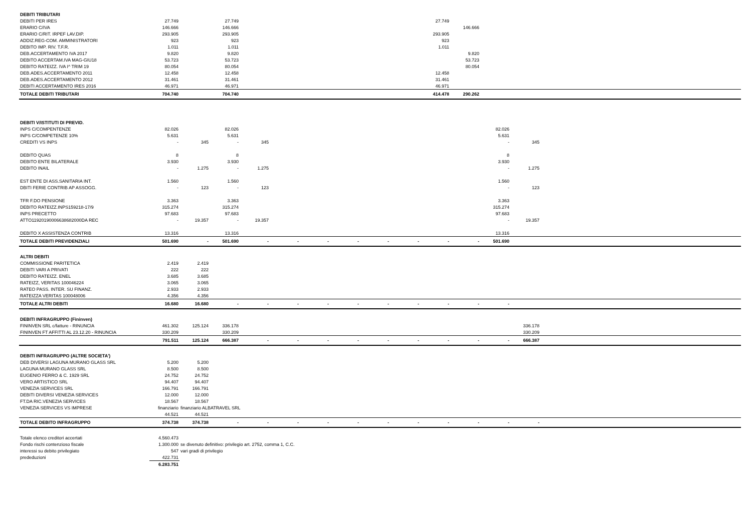| DEBITI TRIBUTARI | | | | | | | | | | | | | | |
| DEBITI PER IRES | 27.749 | | 27.749 | | | | | | | 27.749 | | | | |
| ERARIO C/IVA | 146.666 | | 146.666 | | | | | | | | 146.666 | | | |
| ERARIO C/RIT. IRPEF LAV.DIP. | 293.905 | | 293.905 | | | | | | | 293.905 | | | | |
| ADDIZ.REG-COM. AMMINISTRATORI | 923 | | 923 | | | | | | | 923 | | | | |
| DEBITO IMP. RIV. T.F.R. | 1.011 | | 1.011 | | | | | | | 1.011 | | | | |
| DEB.ACCERTAMENTO IVA 2017 | 9.820 | | 9.820 | | | | | | | | 9.820 | | | |
| DEBITO ACCERTAM.IVA MAG-GIU18 | 53.723 | | 53.723 | | | | | | | | 53.723 | | | |
| DEBITO RATEIZZ. IVA I^ TRIM 19 | 80.054 | | 80.054 | | | | | | | | 80.054 | | | |
| DEB.ADES.ACCERTAMENTO 2011 | 12.458 | | 12.458 | | | | | | | 12.458 | | | | |
| DEB.ADES.ACCERTAMENTO 2012 | 31.461 | | 31.461 | | | | | | | 31.461 | | | | |
| DEBITI ACCERTAMENTO IRES 2016 | 46.971 | | 46.971 | | | | | | | 46.971 | | | | |
| TOTALE DEBITI TRIBUTARI | 704.740 | | 704.740 | | | | | | | 414.478 | 290.262 | | | |
| DEBITI V/ISTITUTI DI PREVID. | | | | | | | | | | | | | | |
| INPS C/COMPENTENZE | 82.026 | | 82.026 | | | | | | | | | 82.026 | | |
| INPS C/COMPETENZE 10% | 5.631 | | 5.631 | | | | | | | | | 5.631 | | |
| CREDITI VS INPS | - | 345 | - | 345 | | | | | | | | - | 345 | |
| DEBITO QUAS | 8 | | 8 | | | | | | | | | 8 | | |
| DEBITO ENTE BILATERALE | 3.930 | | 3.930 | | | | | | | | | 3.930 | | |
| DEBITO INAIL | - | 1.275 | - | 1.275 | | | | | | | | - | 1.275 | |
| EST ENTE DI ASS.SANITARIA INT. | 1.560 | | 1.560 | | | | | | | | | 1.560 | | |
| DBITI FERIE CONTRIB AP ASSOGG. | - | 123 | - | 123 | | | | | | | | - | 123 | |
| TFR F.DO PENSIONE | 3.363 | | 3.363 | | | | | | | | | 3.363 | | |
| DEBITO RATEIZZ.INPS159218-17/9 | 315.274 | | 315.274 | | | | | | | | | 315.274 | | |
| INPS PRECETTO | 97.683 | | 97.683 | | | | | | | | | 97.683 | | |
| ATTO11920190006638682000DA REC | - | 19.357 | - | 19.357 | | | | | | | | - | 19.357 | |
| DEBITO X ASSISTENZA CONTRIB | 13.316 | | 13.316 | | | | | | | | | 13.316 | | |
| TOTALE DEBITI PREVIDENZIALI | 501.690 | - | 501.690 | - | - | - | - | - | - | - | - | 501.690 | | |
| ALTRI DEBITI | | | | | | | | | | | | | | |
| COMMISSIONE PARITETICA | 2.419 | 2.419 | | | | | | | | | | | | |
| DEBITI VARI A PRIVATI | 222 | 222 | | | | | | | | | | | | |
| DEBITO RATEIZZ. ENEL | 3.685 | 3.685 | | | | | | | | | | | | |
| RATEIZZ, VERITAS 100046224 | 3.065 | 3.065 | | | | | | | | | | | | |
| RATEO PASS. INTER. SU FINANZ. | 2.933 | 2.933 | | | | | | | | | | | | |
| RATEIZZA VERITAS 100048006 | 4.356 | 4.356 | | | | | | | | | | | | |
| TOTALE ALTRI DEBITI | 16.680 | 16.680 | - | - | - | - | - | - | - | - | - | - | | |
| DEBITI INFRAGRUPPO (Fininven) | | | | | | | | | | | | | | |
| FININVEN SRL c/fatture - RINUNCIA | 461.302 | 125.124 | 336.178 | | | | | | | | | | 336.178 | |
| FININVEN FT AFFITTI AL 23.12.20 - RINUNCIA | 330.209 | | 330.209 | | | | | | | | | | 330.209 | |
| | 791.511 | 125.124 | 666.387 | - | - | - | - | - | - | - | - | - | 666.387 | |
| DEBITI INFRAGRUPPO (ALTRE SOCIETA') | | | | | | | | | | | | | | |
| DEB DIVERSI LAGUNA MURANO GLASS SRL | 5.200 | 5.200 | | | | | | | | | | | | |
| LAGUNA MURANO GLASS SRL | 8.500 | 8.500 | | | | | | | | | | | | |
| EUGENIO FERRO & C. 1929 SRL | 24.752 | 24.752 | | | | | | | | | | | | |
| VERO ARTISTICO SRL | 94.407 | 94.407 | | | | | | | | | | | | |
| VENEZIA SERVICES SRL | 166.791 | 166.791 | | | | | | | | | | | | |
| DEBITI DIVERSI VENEZIA SERVICES | 12.000 | 12.000 | | | | | | | | | | | | |
| FT.DA RIC.VENEZIA SERVICES | 18.567 | 18.567 | | | | | | | | | | | | |
| VENEZIA SERVICES VS IMPRESE | finanziario | finanziario ALBATRAVEL SRL | | | | | | | | | | | | |
| | 44.521 | 44.521 | | | | | | | | | | | | |
| TOTALE DEBITO INFRAGRUPPO | 374.738 | 374.738 | - | - | - | - | - | - | - | - | - | - | - | |
| Totale elenco creditori accertati | 4.560.473 | | | | | | | | | | | | | |
| Fondo rischi contenzioso fiscale | 1.300.000 | se divenuto definitivo: privilegio art. 2752, comma 1, C.C. | | | | | | | | | | | | |
| interessi su debito privilegiato | 547 | vari gradi di privilegio | | | | | | | | | | | | |
| prededuzioni | 422.731 | | | | | | | | | | | | | |
| | 6.283.751 | | | | | | | | | | | | | |